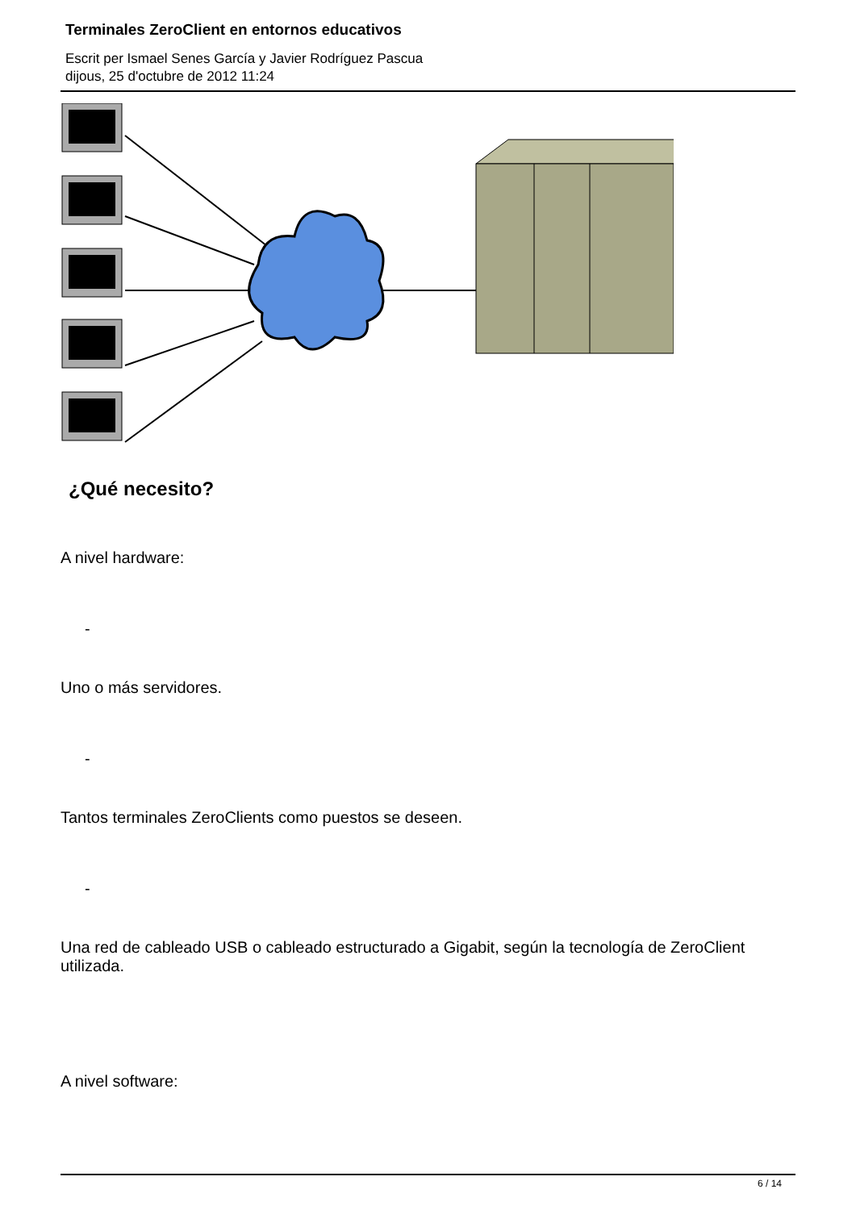Terminales ZeroClient en entornos educativos
Escrit per Ismael Senes García y Javier Rodríguez Pascua
dijous, 25 d'octubre de 2012 11:24
¿Qué necesito?
A nivel hardware:
-
Uno o más servidores.
-
Tantos terminales ZeroClients como puestos se deseen.
-
Una red de cableado USB o cableado estructurado a Gigabit, según la tecnología de ZeroClient utilizada.
A nivel software:
6 / 14